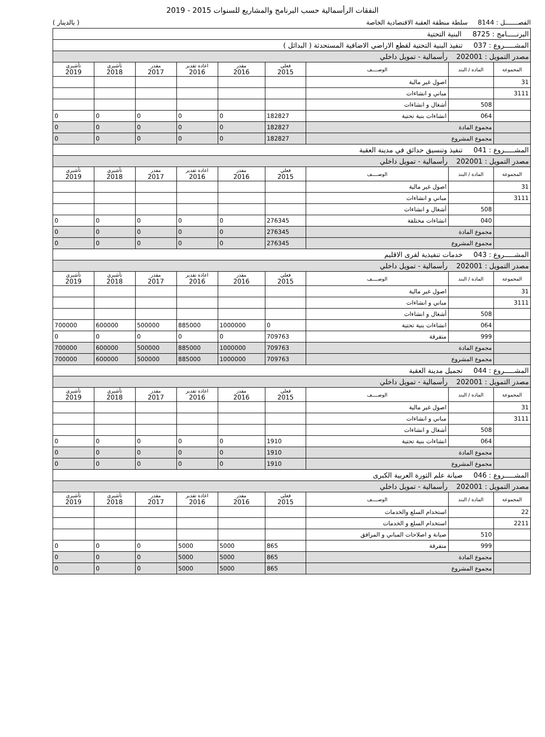النفقات الرأسمالية حسب البرنامج والمشاريع للسنوات 2015 - 2019
الفصـــــــل : 8144 سلطة منطقة العقبة الاقتصادية الخاصة ( بالدينار )
| البرنـــــامج : 8725 البنية التحتية | | | | | | | | |
| المشـــــروع : 037 تنفيذ البنية التحتية لقطع الاراضي الاضافية المستحدثة ( البدائل ) | | | | | | | | |
| مصدر التمويل : 202001 رأسمالية - تمويل داخلي | | | | | | | | |
| المجموعة | المادة / البند | الوصــــف | فعلي 2015 | مقدر 2016 | اعادة تقدير 2016 | مقدر 2017 | تأشيري 2018 | تأشيري 2019 |
| 31 | | اصول غير مالية | | | | | | |
| 3111 | | مباني و انشاءات | | | | | | |
| | 508 | أشغال و انشاءات | | | | | | |
| | 064 | انشاءات بنية تحتية | 182827 | 0 | 0 | 0 | 0 | 0 |
| | مجموع المادة | | 182827 | 0 | 0 | 0 | 0 | 0 |
| | مجموع المشروع | | 182827 | 0 | 0 | 0 | 0 | 0 |
| المشـــــروع : 041 تنفيذ وتنسيق حدائق في مدينة العقبة | | | | | | | | |
| مصدر التمويل : 202001 رأسمالية - تمويل داخلي | | | | | | | | |
| المجموعة | المادة / البند | الوصــــف | فعلي 2015 | مقدر 2016 | اعادة تقدير 2016 | مقدر 2017 | تأشيري 2018 | تأشيري 2019 |
| 31 | | اصول غير مالية | | | | | | |
| 3111 | | مباني و انشاءات | | | | | | |
| | 508 | أشغال و انشاءات | | | | | | |
| | 040 | انشاءات مختلفة | 276345 | 0 | 0 | 0 | 0 | 0 |
| | مجموع المادة | | 276345 | 0 | 0 | 0 | 0 | 0 |
| | مجموع المشروع | | 276345 | 0 | 0 | 0 | 0 | 0 |
| المشـــــروع : 043 خدمات تنفيذية لقرى الاقليم | | | | | | | | |
| مصدر التمويل : 202001 رأسمالية - تمويل داخلي | | | | | | | | |
| المجموعة | المادة / البند | الوصــــف | فعلي 2015 | مقدر 2016 | اعادة تقدير 2016 | مقدر 2017 | تأشيري 2018 | تأشيري 2019 |
| 31 | | اصول غير مالية | | | | | | |
| 3111 | | مباني و انشاءات | | | | | | |
| | 508 | أشغال و انشاءات | | | | | | |
| | 064 | انشاءات بنية تحتية | 0 | 1000000 | 885000 | 500000 | 600000 | 700000 |
| | 999 | متفرقة | 709763 | 0 | 0 | 0 | 0 | 0 |
| | مجموع المادة | | 709763 | 1000000 | 885000 | 500000 | 600000 | 700000 |
| | مجموع المشروع | | 709763 | 1000000 | 885000 | 500000 | 600000 | 700000 |
| المشـــــروع : 044 تجميل مدينة العقبة | | | | | | | | |
| مصدر التمويل : 202001 رأسمالية - تمويل داخلي | | | | | | | | |
| المجموعة | المادة / البند | الوصــــف | فعلي 2015 | مقدر 2016 | اعادة تقدير 2016 | مقدر 2017 | تأشيري 2018 | تأشيري 2019 |
| 31 | | اصول غير مالية | | | | | | |
| 3111 | | مباني و انشاءات | | | | | | |
| | 508 | أشغال و انشاءات | | | | | | |
| | 064 | انشاءات بنية تحتية | 1910 | 0 | 0 | 0 | 0 | 0 |
| | مجموع المادة | | 1910 | 0 | 0 | 0 | 0 | 0 |
| | مجموع المشروع | | 1910 | 0 | 0 | 0 | 0 | 0 |
| المشـــــروع : 046 صيانة علم الثورة العربية الكبرى | | | | | | | | |
| مصدر التمويل : 202001 رأسمالية - تمويل داخلي | | | | | | | | |
| المجموعة | المادة / البند | الوصــــف | فعلي 2015 | مقدر 2016 | اعادة تقدير 2016 | مقدر 2017 | تأشيري 2018 | تأشيري 2019 |
| 22 | | استخدام السلع والخدمات | | | | | | |
| 2211 | | استخدام السلع و الخدمات | | | | | | |
| | 510 | صيانة و اصلاحات المباني و المرافق | | | | | | |
| | 999 | متفرقة | 865 | 5000 | 5000 | 0 | 0 | 0 |
| | مجموع المادة | | 865 | 5000 | 5000 | 0 | 0 | 0 |
| | مجموع المشروع | | 865 | 5000 | 5000 | 0 | 0 | 0 |